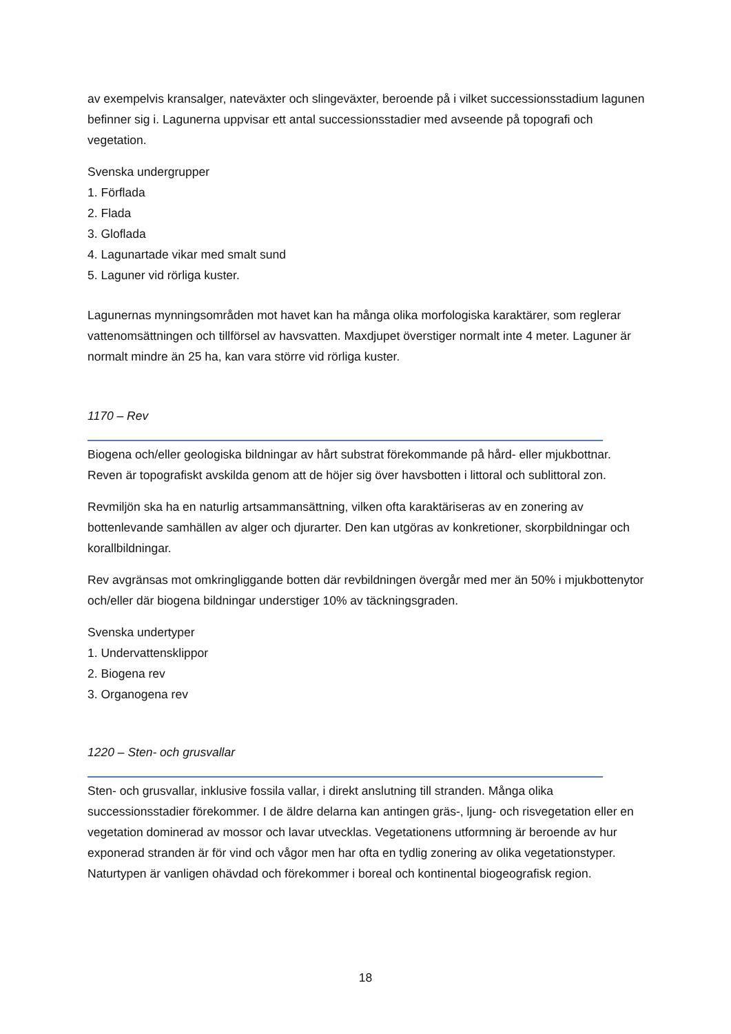av exempelvis kransalger, nateväxter och slingeväxter, beroende på i vilket successionsstadium lagunen befinner sig i. Lagunerna uppvisar ett antal successionsstadier med avseende på topografi och vegetation.
Svenska undergrupper
1. Förflada
2. Flada
3. Gloflada
4. Lagunartade vikar med smalt sund
5. Laguner vid rörliga kuster.
Lagunernas mynningsområden mot havet kan ha många olika morfologiska karaktärer, som reglerar vattenomsättningen och tillförsel av havsvatten. Maxdjupet överstiger normalt inte 4 meter. Laguner är normalt mindre än 25 ha, kan vara större vid rörliga kuster.
1170 – Rev
Biogena och/eller geologiska bildningar av hårt substrat förekommande på hård- eller mjukbottnar. Reven är topografiskt avskilda genom att de höjer sig över havsbotten i littoral och sublittoral zon.
Revmiljön ska ha en naturlig artsammansättning, vilken ofta karaktäriseras av en zonering av bottenlevande samhällen av alger och djurarter. Den kan utgöras av konkretioner, skorpbildningar och korallbildningar.
Rev avgränsas mot omkringliggande botten där revbildningen övergår med mer än 50% i mjukbottenytor och/eller där biogena bildningar understiger 10% av täckningsgraden.
Svenska undertyper
1. Undervattensklippor
2. Biogena rev
3. Organogena rev
1220 – Sten- och grusvallar
Sten- och grusvallar, inklusive fossila vallar, i direkt anslutning till stranden. Många olika successionsstadier förekommer. I de äldre delarna kan antingen gräs-, ljung- och risvegetation eller en vegetation dominerad av mossor och lavar utvecklas. Vegetationens utformning är beroende av hur exponerad stranden är för vind och vågor men har ofta en tydlig zonering av olika vegetationstyper. Naturtypen är vanligen ohävdad och förekommer i boreal och kontinental biogeografisk region.
18